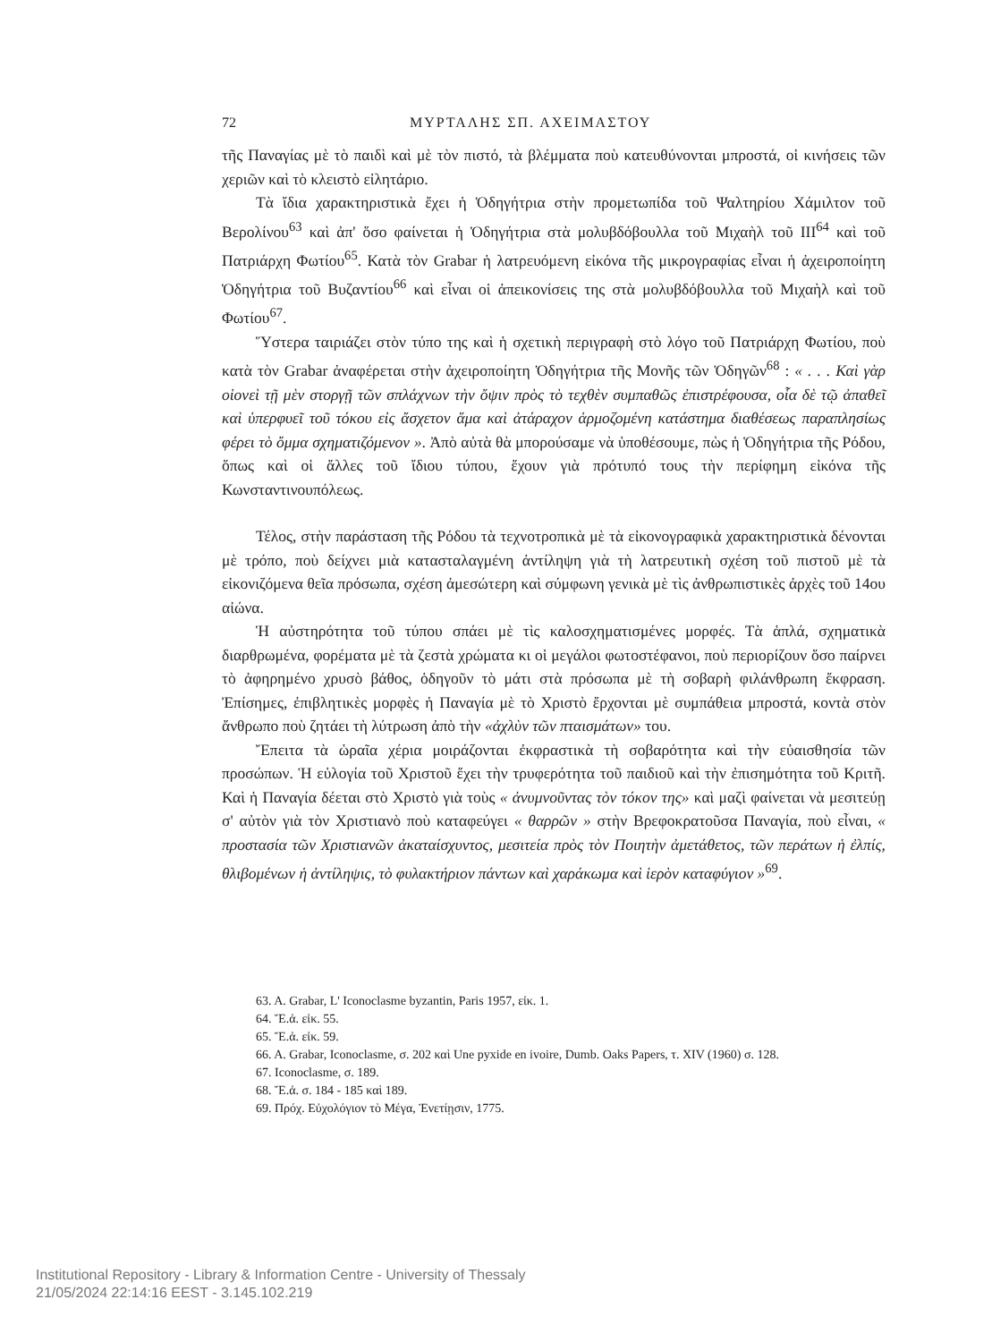72 ΜΥΡΤΑΛΗΣ ΣΠ. ΑΧΕΙΜΑΣΤΟΥ
τῆς Παναγίας μὲ τὸ παιδὶ καὶ μὲ τὸν πιστό, τὰ βλέμματα ποὺ κατευθύνονται μπροστά, οἱ κινήσεις τῶν χεριῶν καὶ τὸ κλειστὸ εἰλητάριο.
Τὰ ἴδια χαρακτηριστικὰ ἔχει ἡ Ὁδηγήτρια στὴν προμετωπίδα τοῦ Ψαλτηρίου Χάμιλτον τοῦ Βερολίνου<sup>63</sup> καὶ ἀπ' ὅσο φαίνεται ἡ Ὁδηγήτρια στὰ μολυβδόβουλλα τοῦ Μιχαὴλ τοῦ III<sup>64</sup> καὶ τοῦ Πατριάρχη Φωτίου<sup>65</sup>. Κατὰ τὸν Grabar ἡ λατρευόμενη εἰκόνα τῆς μικρογραφίας εἶναι ἡ ἀχειροποίητη Ὁδηγήτρια τοῦ Βυζαντίου<sup>66</sup> καὶ εἶναι οἱ ἀπεικονίσεις της στὰ μολυβδόβουλλα τοῦ Μιχαὴλ καὶ τοῦ Φωτίου<sup>67</sup>.
Ὕστερα ταιριάζει στὸν τύπο της καὶ ἡ σχετικὴ περιγραφὴ στὸ λόγο τοῦ Πατριάρχη Φωτίου, ποὺ κατὰ τὸν Grabar ἀναφέρεται στὴν ἀχειροποίητη Ὁδηγήτρια τῆς Μονῆς τῶν Ὁδηγῶν<sup>68</sup> : « . . . Καὶ γὰρ οἱονεὶ τῇ μὲν στοργῇ τῶν σπλάχνων τὴν ὄψιν πρὸς τὸ τεχθὲν συμπαθῶς ἐπιστρέφουσα, οἷα δὲ τῷ ἀπαθεῖ καὶ ὑπερφυεῖ τοῦ τόκου εἰς ἄσχετον ἅμα καὶ ἀτάραχον ἁρμοζομένη κατάστημα διαθέσεως παραπλησίως φέρει τὸ ὄμμα σχηματιζόμενον ». Ἀπὸ αὐτὰ θὰ μπορούσαμε νὰ ὑποθέσουμε, πὼς ἡ Ὁδηγήτρια τῆς Ρόδου, ὅπως καὶ οἱ ἄλλες τοῦ ἴδιου τύπου, ἔχουν γιὰ πρότυπό τους τὴν περίφημη εἰκόνα τῆς Κωνσταντινουπόλεως.
Τέλος, στὴν παράσταση τῆς Ρόδου τὰ τεχνοτροπικὰ μὲ τὰ εἰκονογραφικὰ χαρακτηριστικὰ δένονται μὲ τρόπο, ποὺ δείχνει μιὰ κατασταλαγμένη ἀντίληψη γιὰ τὴ λατρευτικὴ σχέση τοῦ πιστοῦ μὲ τὰ εἰκονιζόμενα θεῖα πρόσωπα, σχέση ἀμεσώτερη καὶ σύμφωνη γενικὰ μὲ τὶς ἀνθρωπιστικὲς ἀρχὲς τοῦ 14ου αἰώνα.
Ἡ αὐστηρότητα τοῦ τύπου σπάει μὲ τὶς καλοσχηματισμένες μορφές. Τὰ ἁπλά, σχηματικὰ διαρθρωμένα, φορέματα μὲ τὰ ζεστὰ χρώματα κι οἱ μεγάλοι φωτοστέφανοι, ποὺ περιορίζουν ὅσο παίρνει τὸ ἀφηρημένο χρυσὸ βάθος, ὁδηγοῦν τὸ μάτι στὰ πρόσωπα μὲ τὴ σοβαρὴ φιλάνθρωπη ἔκφραση. Ἐπίσημες, ἐπιβλητικὲς μορφὲς ἡ Παναγία μὲ τὸ Χριστὸ ἔρχονται μὲ συμπάθεια μπροστά, κοντὰ στὸν ἄνθρωπο ποὺ ζητάει τὴ λύτρωση ἀπὸ τὴν «ἀχλὺν τῶν πταισμάτων» του.
Ἔπειτα τὰ ὡραῖα χέρια μοιράζονται ἐκφραστικὰ τὴ σοβαρότητα καὶ τὴν εὐαισθησία τῶν προσώπων. Ἡ εὐλογία τοῦ Χριστοῦ ἔχει τὴν τρυφερότητα τοῦ παιδιοῦ καὶ τὴν ἐπισημότητα τοῦ Κριτῆ. Καὶ ἡ Παναγία δέεται στὸ Χριστὸ γιὰ τοὺς « ἀνυμνοῦντας τὸν τόκον της» καὶ μαζὶ φαίνεται νὰ μεσιτεύῃ σ' αὐτὸν γιὰ τὸν Χριστιανὸ ποὺ καταφεύγει « θαρρῶν » στὴν Βρεφοκρατοῦσα Παναγία, ποὺ εἶναι, « προστασία τῶν Χριστιανῶν ἀκαταίσχυντος, μεσιτεία πρὸς τὸν Ποιητὴν ἀμετάθετος, τῶν περάτων ἡ ἐλπίς, θλιβομένων ἡ ἀντίληψις, τὸ φυλακτήριον πάντων καὶ χαράκωμα καὶ ἱερὸν καταφύγιον »<sup>69</sup>.
63. A. Grabar, L' Iconoclasme byzantin, Paris 1957, εἰκ. 1.
64. Ἔ.ἀ. εἰκ. 55.
65. Ἔ.ἀ. εἰκ. 59.
66. A. Grabar, Iconoclasme, σ. 202 καὶ Une pyxide en ivoire, Dumb. Oaks Papers, τ. XIV (1960) σ. 128.
67. Iconoclasme, σ. 189.
68. Ἔ.ἀ. σ. 184 - 185 καὶ 189.
69. Πρόχ. Εὐχολόγιον τὸ Μέγα, Ἐνετίῃσιν, 1775.
Institutional Repository - Library & Information Centre - University of Thessaly
21/05/2024 22:14:16 EEST - 3.145.102.219